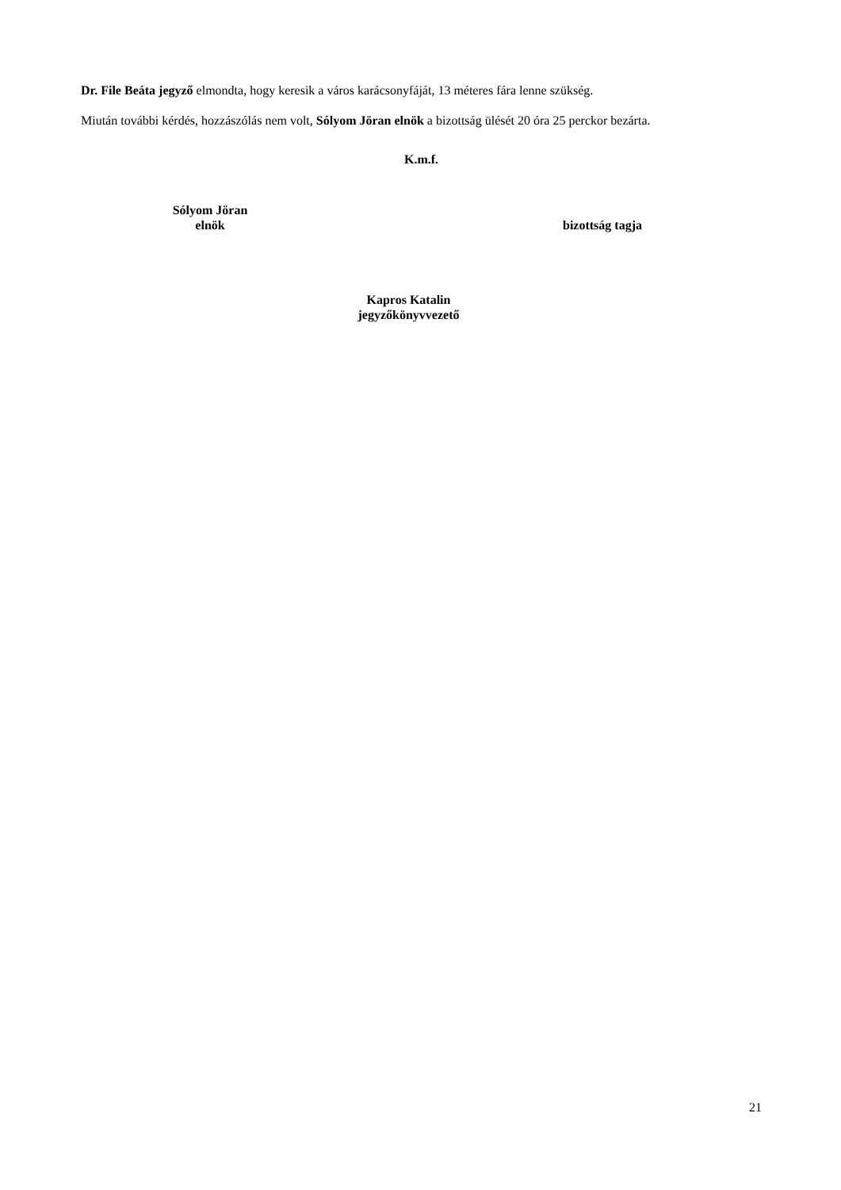Dr. File Beáta jegyző elmondta, hogy keresik a város karácsonyfáját, 13 méteres fára lenne szükség.
Miután további kérdés, hozzászólás nem volt, Sólyom Jöran elnök a bizottság ülését 20 óra 25 perckor bezárta.
K.m.f.
Sólyom Jöran
elnök
bizottság tagja
Kapros Katalin
jegyzőkönyvvezető
21